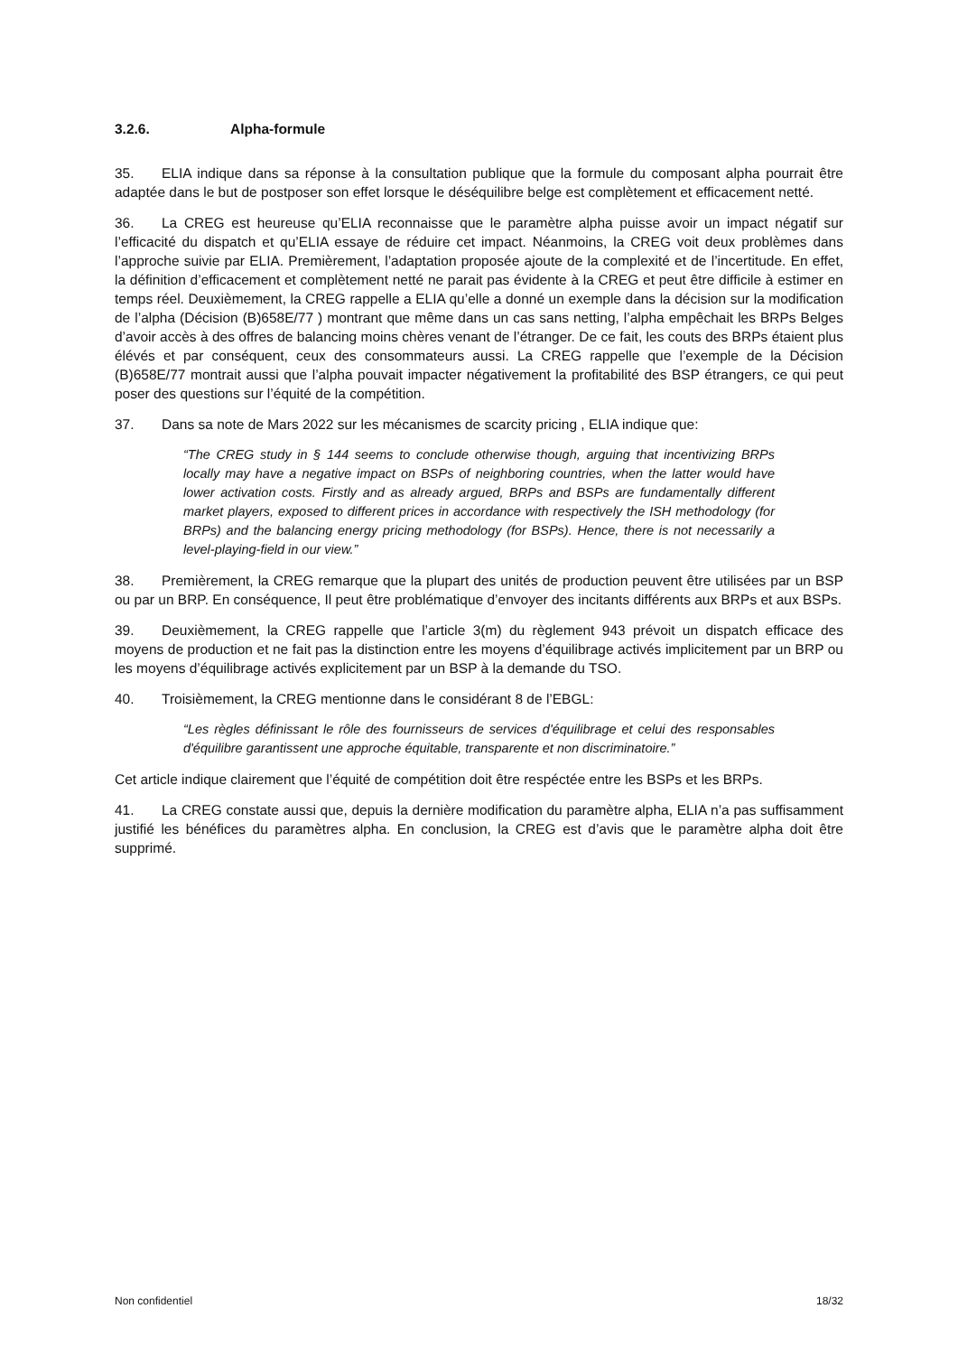3.2.6. Alpha-formule
35. ELIA indique dans sa réponse à la consultation publique que la formule du composant alpha pourrait être adaptée dans le but de postposer son effet lorsque le déséquilibre belge est complètement et efficacement netté.
36. La CREG est heureuse qu’ELIA reconnaisse que le paramètre alpha puisse avoir un impact négatif sur l’efficacité du dispatch et qu’ELIA essaye de réduire cet impact. Néanmoins, la CREG voit deux problèmes dans l’approche suivie par ELIA. Premièrement, l’adaptation proposée ajoute de la complexité et de l’incertitude. En effet, la définition d’efficacement et complètement netté ne parait pas évidente à la CREG et peut être difficile à estimer en temps réel. Deuxièmement, la CREG rappelle a ELIA qu’elle a donné un exemple dans la décision sur la modification de l’alpha (Décision (B)658E/77 ) montrant que même dans un cas sans netting, l’alpha empêchait les BRPs Belges d’avoir accès à des offres de balancing moins chères venant de l’étranger. De ce fait, les couts des BRPs étaient plus élévés et par conséquent, ceux des consommateurs aussi. La CREG rappelle que l’exemple de la Décision (B)658E/77 montrait aussi que l’alpha pouvait impacter négativement la profitabilité des BSP étrangers, ce qui peut poser des questions sur l’équité de la compétition.
37. Dans sa note de Mars 2022 sur les mécanismes de scarcity pricing , ELIA indique que:
“The CREG study in § 144 seems to conclude otherwise though, arguing that incentivizing BRPs locally may have a negative impact on BSPs of neighboring countries, when the latter would have lower activation costs. Firstly and as already argued, BRPs and BSPs are fundamentally different market players, exposed to different prices in accordance with respectively the ISH methodology (for BRPs) and the balancing energy pricing methodology (for BSPs). Hence, there is not necessarily a level-playing-field in our view.”
38. Premièrement, la CREG remarque que la plupart des unités de production peuvent être utilisées par un BSP ou par un BRP. En conséquence, Il peut être problématique d’envoyer des incitants différents aux BRPs et aux BSPs.
39. Deuxièmement, la CREG rappelle que l’article 3(m) du règlement 943 prévoit un dispatch efficace des moyens de production et ne fait pas la distinction entre les moyens d’équilibrage activés implicitement par un BRP ou les moyens d’équilibrage activés explicitement par un BSP à la demande du TSO.
40. Troisièmement, la CREG mentionne dans le considérant 8 de l’EBGL:
“Les règles définissant le rôle des fournisseurs de services d'équilibrage et celui des responsables d'équilibre garantissent une approche équitable, transparente et non discriminatoire.”
Cet article indique clairement que l’équité de compétition doit être respéctée entre les BSPs et les BRPs.
41. La CREG constate aussi que, depuis la dernière modification du paramètre alpha, ELIA n’a pas suffisamment justifié les bénéfices du paramètres alpha. En conclusion, la CREG est d’avis que le paramètre alpha doit être supprimé.
Non confidentiel 18/32